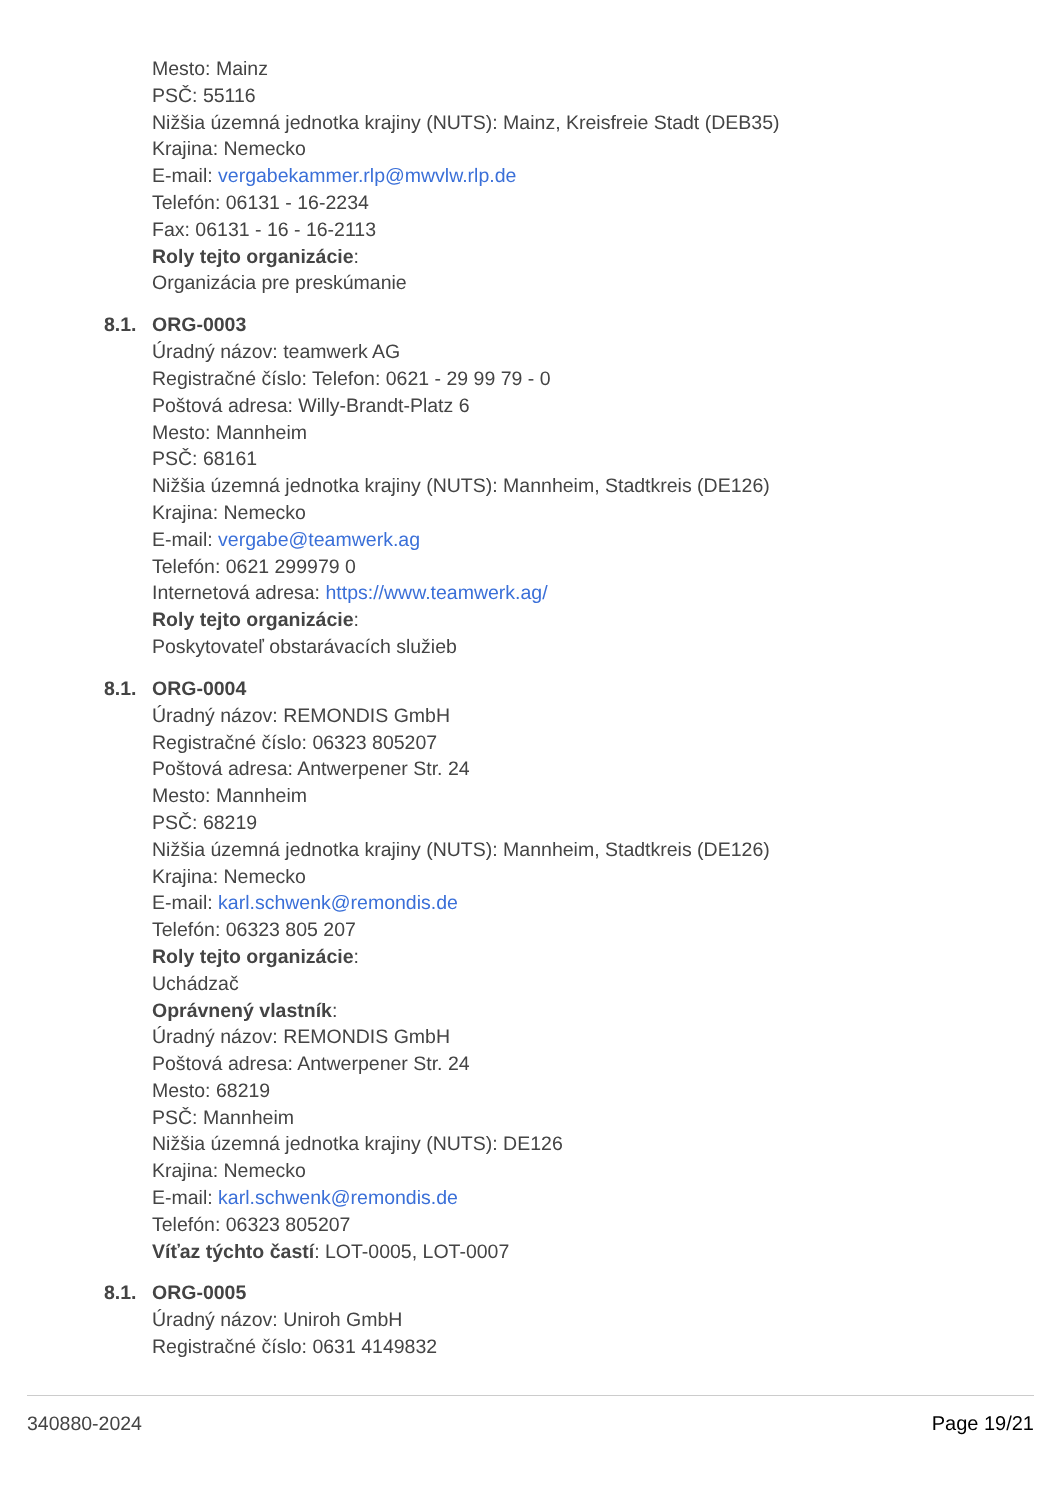Mesto: Mainz
PSČ: 55116
Nižšia územná jednotka krajiny (NUTS): Mainz, Kreisfreie Stadt (DEB35)
Krajina: Nemecko
E-mail: vergabekammer.rlp@mwvlw.rlp.de
Telefón: 06131 - 16-2234
Fax: 06131 - 16 - 16-2113
Roly tejto organizácie:
Organizácia pre preskúmanie
8.1. ORG-0003
Úradný názov: teamwerk AG
Registračné číslo: Telefon: 0621 - 29 99 79 - 0
Poštová adresa: Willy-Brandt-Platz 6
Mesto: Mannheim
PSČ: 68161
Nižšia územná jednotka krajiny (NUTS): Mannheim, Stadtkreis (DE126)
Krajina: Nemecko
E-mail: vergabe@teamwerk.ag
Telefón: 0621 299979 0
Internetová adresa: https://www.teamwerk.ag/
Roly tejto organizácie:
Poskytovateľ obstarávacích služieb
8.1. ORG-0004
Úradný názov: REMONDIS GmbH
Registračné číslo: 06323 805207
Poštová adresa: Antwerpener Str. 24
Mesto: Mannheim
PSČ: 68219
Nižšia územná jednotka krajiny (NUTS): Mannheim, Stadtkreis (DE126)
Krajina: Nemecko
E-mail: karl.schwenk@remondis.de
Telefón: 06323 805 207
Roly tejto organizácie:
Uchádzač
Oprávnený vlastník:
Úradný názov: REMONDIS GmbH
Poštová adresa: Antwerpener Str. 24
Mesto: 68219
PSČ: Mannheim
Nižšia územná jednotka krajiny (NUTS): DE126
Krajina: Nemecko
E-mail: karl.schwenk@remondis.de
Telefón: 06323 805207
Víťaz týchto častí: LOT-0005, LOT-0007
8.1. ORG-0005
Úradný názov: Uniroh GmbH
Registračné číslo: 0631 4149832
340880-2024 Page 19/21